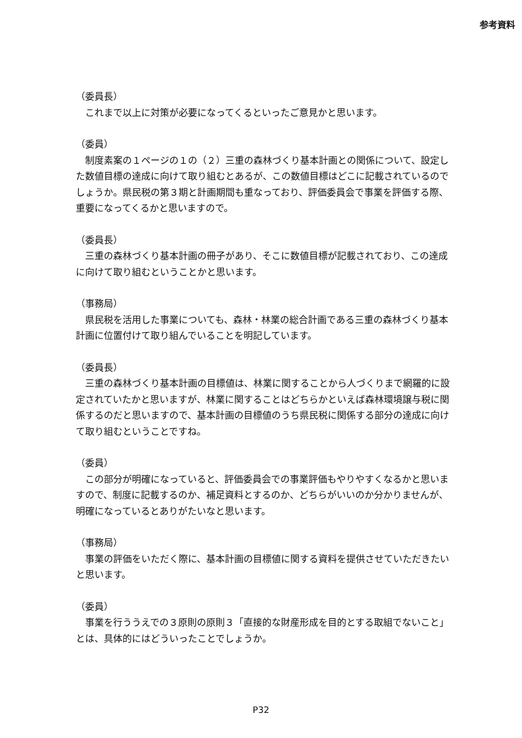参考資料
（委員長）
　これまで以上に対策が必要になってくるといったご意見かと思います。
（委員）
　制度素案の１ページの１の（２）三重の森林づくり基本計画との関係について、設定した数値目標の達成に向けて取り組むとあるが、この数値目標はどこに記載されているのでしょうか。県民税の第３期と計画期間も重なっており、評価委員会で事業を評価する際、重要になってくるかと思いますので。
（委員長）
　三重の森林づくり基本計画の冊子があり、そこに数値目標が記載されており、この達成に向けて取り組むということかと思います。
（事務局）
　県民税を活用した事業についても、森林・林業の総合計画である三重の森林づくり基本計画に位置付けて取り組んでいることを明記しています。
（委員長）
　三重の森林づくり基本計画の目標値は、林業に関することから人づくりまで網羅的に設定されていたかと思いますが、林業に関することはどちらかといえば森林環境譲与税に関係するのだと思いますので、基本計画の目標値のうち県民税に関係する部分の達成に向けて取り組むということですね。
（委員）
　この部分が明確になっていると、評価委員会での事業評価もやりやすくなるかと思いますので、制度に記載するのか、補足資料とするのか、どちらがいいのか分かりませんが、明確になっているとありがたいなと思います。
（事務局）
　事業の評価をいただく際に、基本計画の目標値に関する資料を提供させていただきたいと思います。
（委員）
　事業を行ううえでの３原則の原則３「直接的な財産形成を目的とする取組でないこと」とは、具体的にはどういったことでしょうか。
P32